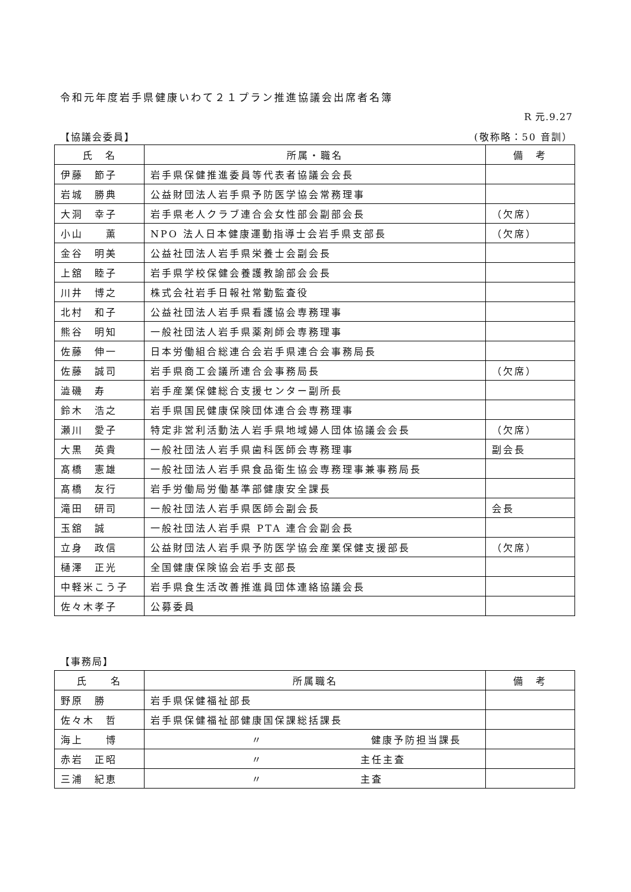令和元年度岩手県健康いわて２１プラン推進協議会出席者名簿
R 元.9.27
【協議会委員】 (敬称略：50 音訓）
| 氏 名 | 所属・職名 | 備 考 |
| --- | --- | --- |
| 伊藤 節子 | 岩手県保健推進委員等代表者協議会会長 | |
| 岩城 勝典 | 公益財団法人岩手県予防医学協会常務理事 | |
| 大洞 幸子 | 岩手県老人クラブ連合会女性部会副部会長 | （欠席） |
| 小山 薫 | NPO 法人日本健康運動指導士会岩手県支部長 | （欠席） |
| 金谷 明美 | 公益社団法人岩手県栄養士会副会長 | |
| 上舘 睦子 | 岩手県学校保健会養護教諭部会会長 | |
| 川井 博之 | 株式会社岩手日報社常勤監査役 | |
| 北村 和子 | 公益社団法人岩手県看護協会専務理事 | |
| 熊谷 明知 | 一般社団法人岩手県薬剤師会専務理事 | |
| 佐藤 伸一 | 日本労働組合総連合会岩手県連合会事務局長 | |
| 佐藤 誠司 | 岩手県商工会議所連合会事務局長 | （欠席） |
| 澁磯 寿 | 岩手産業保健総合支援センター副所長 | |
| 鈴木 浩之 | 岩手県国民健康保険団体連合会専務理事 | |
| 瀬川 愛子 | 特定非営利活動法人岩手県地域婦人団体協議会会長 | （欠席） |
| 大黒 英貴 | 一般社団法人岩手県歯科医師会専務理事 | 副会長 |
| 髙橋 憲雄 | 一般社団法人岩手県食品衛生協会専務理事兼事務局長 | |
| 髙橋 友行 | 岩手労働局労働基準部健康安全課長 | |
| 滝田 研司 | 一般社団法人岩手県医師会副会長 | 会長 |
| 玉舘 誠 | 一般社団法人岩手県 PTA 連合会副会長 | |
| 立身 政信 | 公益財団法人岩手県予防医学協会産業保健支援部長 | （欠席） |
| 樋澤 正光 | 全国健康保険協会岩手支部長 | |
| 中軽米こう子 | 岩手県食生活改善推進員団体連絡協議会長 | |
| 佐々木孝子 | 公募委員 | |
【事務局】
| 氏 名 | 所属職名 | 備 考 |
| --- | --- | --- |
| 野原 勝 | 岩手県保健福祉部長 | |
| 佐々木 哲 | 岩手県保健福祉部健康国保課総括課長 | |
| 海上 博 | 〃 健康予防担当課長 | |
| 赤岩 正昭 | 〃 主任主査 | |
| 三浦 紀恵 | 〃 主査 | |